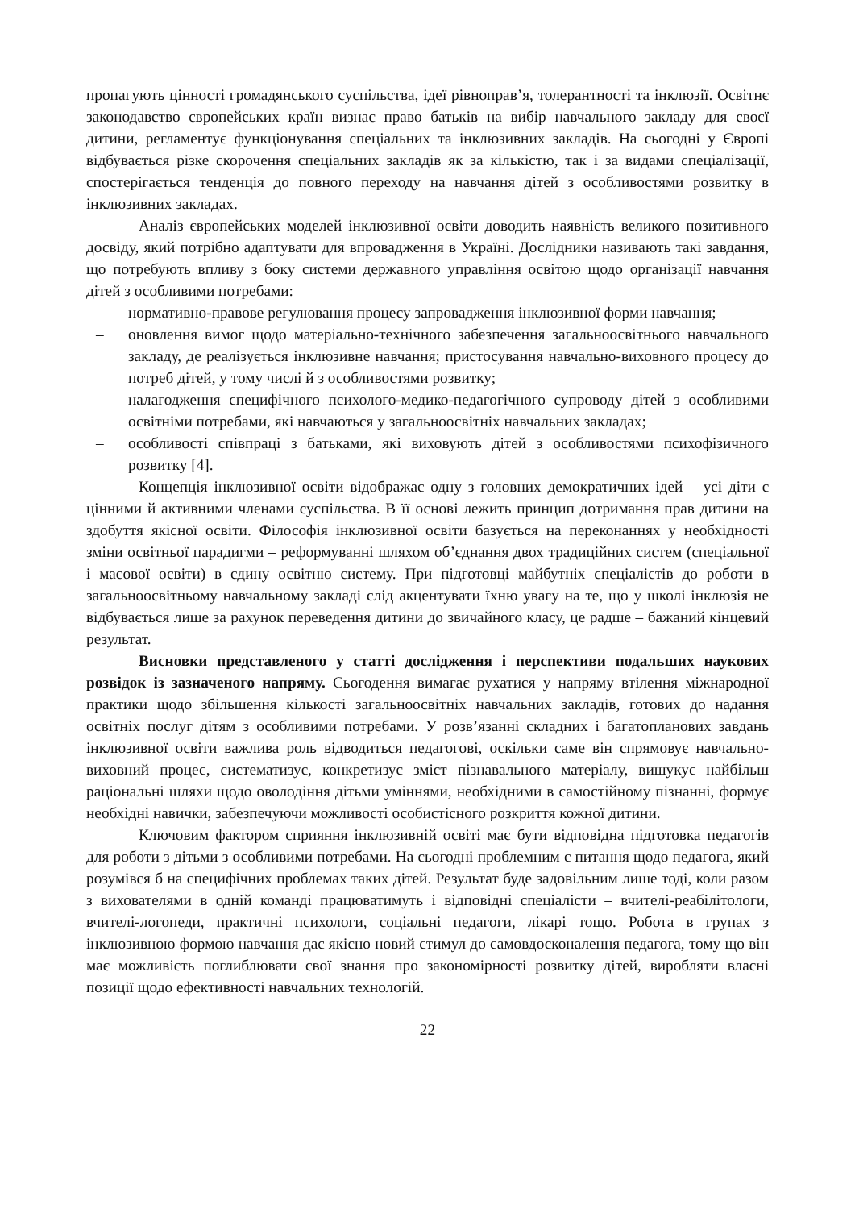пропагують цінності громадянського суспільства, ідеї рівноправ’я, толерантності та інклюзії. Освітнє законодавство європейських країн визнає право батьків на вибір навчального закладу для своєї дитини, регламентує функціонування спеціальних та інклюзивних закладів. На сьогодні у Європі відбувається різке скорочення спеціальних закладів як за кількістю, так і за видами спеціалізації, спостерігається тенденція до повного переходу на навчання дітей з особливостями розвитку в інклюзивних закладах.
Аналіз європейських моделей інклюзивної освіти доводить наявність великого позитивного досвіду, який потрібно адаптувати для впровадження в Україні. Дослідники називають такі завдання, що потребують впливу з боку системи державного управління освітою щодо організації навчання дітей з особливими потребами:
– нормативно-правове регулювання процесу запровадження інклюзивної форми навчання;
– оновлення вимог щодо матеріально-технічного забезпечення загальноосвітнього навчального закладу, де реалізується інклюзивне навчання; пристосування навчально-виховного процесу до потреб дітей, у тому числі й з особливостями розвитку;
– налагодження специфічного психолого-медико-педагогічного супроводу дітей з особливими освітніми потребами, які навчаються у загальноосвітніх навчальних закладах;
– особливості співпраці з батьками, які виховують дітей з особливостями психофізичного розвитку [4].
Концепція інклюзивної освіти відображає одну з головних демократичних ідей – усі діти є цінними й активними членами суспільства. В її основі лежить принцип дотримання прав дитини на здобуття якісної освіти. Філософія інклюзивної освіти базується на переконаннях у необхідності зміни освітньої парадигми – реформуванні шляхом об’єднання двох традиційних систем (спеціальної і масової освіти) в єдину освітню систему. При підготовці майбутніх спеціалістів до роботи в загальноосвітньому навчальному закладі слід акцентувати їхню увагу на те, що у школі інклюзія не відбувається лише за рахунок переведення дитини до звичайного класу, це радше – бажаний кінцевий результат.
Висновки представленого у статті дослідження і перспективи подальших наукових розвідок із зазначеного напряму. Сьогодення вимагає рухатися у напряму втілення міжнародної практики щодо збільшення кількості загальноосвітніх навчальних закладів, готових до надання освітніх послуг дітям з особливими потребами. У розв’язанні складних і багатопланових завдань інклюзивної освіти важлива роль відводиться педагогові, оскільки саме він спрямовує навчально-виховний процес, систематизує, конкретизує зміст пізнавального матеріалу, вишукує найбільш раціональні шляхи щодо оволодіння дітьми уміннями, необхідними в самостійному пізнанні, формує необхідні навички, забезпечуючи можливості особистісного розкриття кожної дитини.
Ключовим фактором сприяння інклюзивній освіті має бути відповідна підготовка педагогів для роботи з дітьми з особливими потребами. На сьогодні проблемним є питання щодо педагога, який розумівся б на специфічних проблемах таких дітей. Результат буде задовільним лише тоді, коли разом з вихователями в одній команді працюватимуть і відповідні спеціалісти – вчителі-реабілітологи, вчителі-логопеди, практичні психологи, соціальні педагоги, лікарі тощо. Робота в групах з інклюзивною формою навчання дає якісно новий стимул до самовдосконалення педагога, тому що він має можливість поглиблювати свої знання про закономірності розвитку дітей, виробляти власні позиції щодо ефективності навчальних технологій.
22